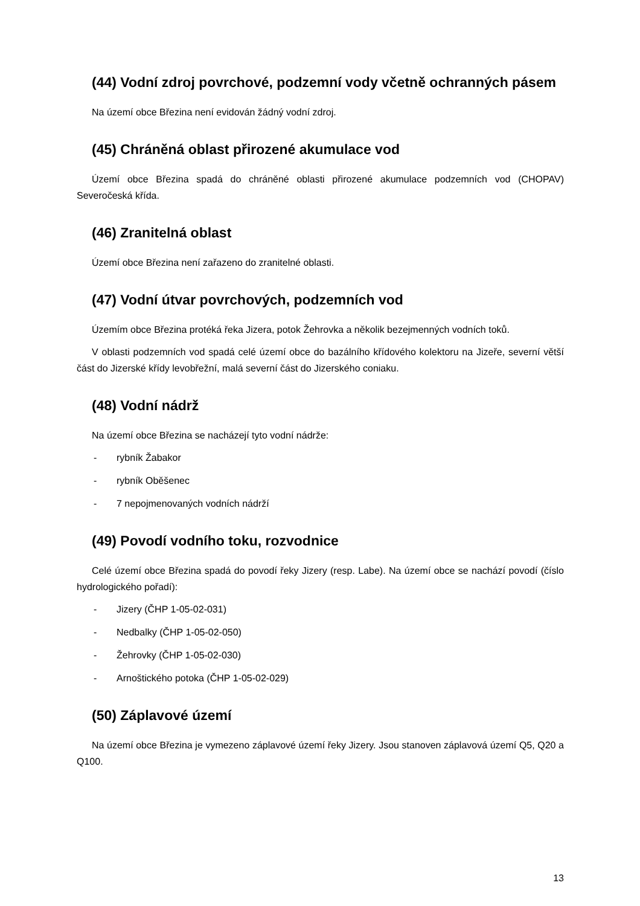(44) Vodní zdroj povrchové, podzemní vody včetně ochranných pásem
Na území obce Březina není evidován žádný vodní zdroj.
(45) Chráněná oblast přirozené akumulace vod
Území obce Březina spadá do chráněné oblasti přirozené akumulace podzemních vod (CHOPAV) Severočeská křída.
(46) Zranitelná oblast
Území obce Březina není zařazeno do zranitelné oblasti.
(47) Vodní útvar povrchových, podzemních vod
Územím obce Březina protéká řeka Jizera, potok Žehrovka a několik bezejmenných vodních toků.
V oblasti podzemních vod spadá celé území obce do bazálního křídového kolektoru na Jizeře, severní větší část do Jizerské křídy levobřežní, malá severní část do Jizerského coniaku.
(48) Vodní nádrž
Na území obce Březina se nacházejí tyto vodní nádrže:
- rybník Žabakor
- rybník Oběšenec
- 7 nepojmenovaných vodních nádrží
(49) Povodí vodního toku, rozvodnice
Celé území obce Březina spadá do povodí řeky Jizery (resp. Labe). Na území obce se nachází povodí (číslo hydrologického pořadí):
- Jizery (ČHP 1-05-02-031)
- Nedbalky (ČHP 1-05-02-050)
- Žehrovky (ČHP 1-05-02-030)
- Arnoštického potoka (ČHP 1-05-02-029)
(50) Záplavové území
Na území obce Březina je vymezeno záplavové území řeky Jizery. Jsou stanoven záplavová území Q5, Q20 a Q100.
13